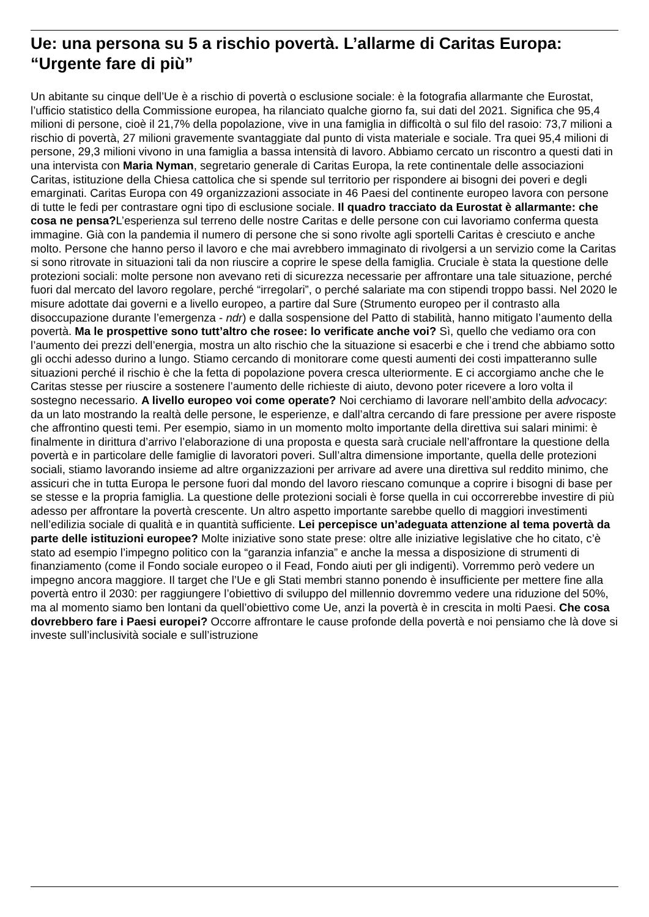Ue: una persona su 5 a rischio povertà. L’allarme di Caritas Europa: “Urgente fare di più”
Un abitante su cinque dell’Ue è a rischio di povertà o esclusione sociale: è la fotografia allarmante che Eurostat, l’ufficio statistico della Commissione europea, ha rilanciato qualche giorno fa, sui dati del 2021. Significa che 95,4 milioni di persone, cioè il 21,7% della popolazione, vive in una famiglia in difficoltà o sul filo del rasoio: 73,7 milioni a rischio di povertà, 27 milioni gravemente svantaggiate dal punto di vista materiale e sociale. Tra quei 95,4 milioni di persone, 29,3 milioni vivono in una famiglia a bassa intensità di lavoro. Abbiamo cercato un riscontro a questi dati in una intervista con Maria Nyman, segretario generale di Caritas Europa, la rete continentale delle associazioni Caritas, istituzione della Chiesa cattolica che si spende sul territorio per rispondere ai bisogni dei poveri e degli emarginati. Caritas Europa con 49 organizzazioni associate in 46 Paesi del continente europeo lavora con persone di tutte le fedi per contrastare ogni tipo di esclusione sociale. Il quadro tracciato da Eurostat è allarmante: che cosa ne pensa?L’esperienza sul terreno delle nostre Caritas e delle persone con cui lavoriamo conferma questa immagine. Già con la pandemia il numero di persone che si sono rivolte agli sportelli Caritas è cresciuto e anche molto. Persone che hanno perso il lavoro e che mai avrebbero immaginato di rivolgersi a un servizio come la Caritas si sono ritrovate in situazioni tali da non riuscire a coprire le spese della famiglia. Cruciale è stata la questione delle protezioni sociali: molte persone non avevano reti di sicurezza necessarie per affrontare una tale situazione, perché fuori dal mercato del lavoro regolare, perché “irregolari”, o perché salariate ma con stipendi troppo bassi. Nel 2020 le misure adottate dai governi e a livello europeo, a partire dal Sure (Strumento europeo per il contrasto alla disoccupazione durante l’emergenza - ndr) e dalla sospensione del Patto di stabilità, hanno mitigato l’aumento della povertà. Ma le prospettive sono tutt’altro che rosee: lo verificate anche voi? Sì, quello che vediamo ora con l’aumento dei prezzi dell’energia, mostra un alto rischio che la situazione si esacerbi e che i trend che abbiamo sotto gli occhi adesso durino a lungo. Stiamo cercando di monitorare come questi aumenti dei costi impatteranno sulle situazioni perché il rischio è che la fetta di popolazione povera cresca ulteriormente. E ci accorgiamo anche che le Caritas stesse per riuscire a sostenere l’aumento delle richieste di aiuto, devono poter ricevere a loro volta il sostegno necessario. A livello europeo voi come operate? Noi cerchiamo di lavorare nell’ambito della advocacy: da un lato mostrando la realtà delle persone, le esperienze, e dall’altra cercando di fare pressione per avere risposte che affrontino questi temi. Per esempio, siamo in un momento molto importante della direttiva sui salari minimi: è finalmente in dirittura d’arrivo l’elaborazione di una proposta e questa sarà cruciale nell’affrontare la questione della povertà e in particolare delle famiglie di lavoratori poveri. Sull’altra dimensione importante, quella delle protezioni sociali, stiamo lavorando insieme ad altre organizzazioni per arrivare ad avere una direttiva sul reddito minimo, che assicuri che in tutta Europa le persone fuori dal mondo del lavoro riescano comunque a coprire i bisogni di base per se stesse e la propria famiglia. La questione delle protezioni sociali è forse quella in cui occorrerebbe investire di più adesso per affrontare la povertà crescente. Un altro aspetto importante sarebbe quello di maggiori investimenti nell’edilizia sociale di qualità e in quantità sufficiente. Lei percepisce un’adeguata attenzione al tema povertà da parte delle istituzioni europee? Molte iniziative sono state prese: oltre alle iniziative legislative che ho citato, c’è stato ad esempio l’impegno politico con la “garanzia infanzia” e anche la messa a disposizione di strumenti di finanziamento (come il Fondo sociale europeo o il Fead, Fondo aiuti per gli indigenti). Vorremmo però vedere un impegno ancora maggiore. Il target che l’Ue e gli Stati membri stanno ponendo è insufficiente per mettere fine alla povertà entro il 2030: per raggiungere l’obiettivo di sviluppo del millennio dovremmo vedere una riduzione del 50%, ma al momento siamo ben lontani da quell’obiettivo come Ue, anzi la povertà è in crescita in molti Paesi. Che cosa dovrebbero fare i Paesi europei? Occorre affrontare le cause profonde della povertà e noi pensiamo che là dove si investe sull’inclusività sociale e sull’istruzione